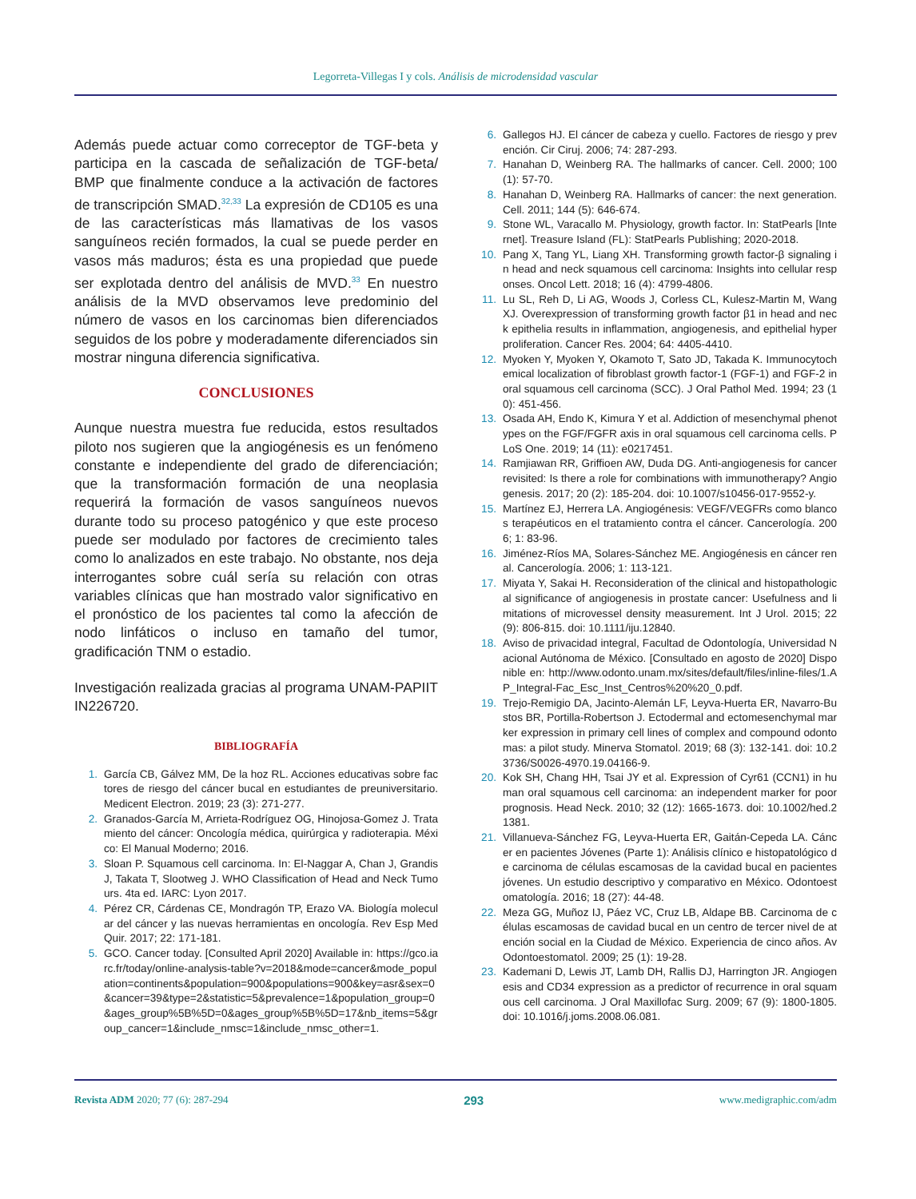Legorreta-Villegas I y cols. Análisis de microdensidad vascular
Además puede actuar como correceptor de TGF-beta y participa en la cascada de señalización de TGF-beta/ BMP que finalmente conduce a la activación de factores de transcripción SMAD.<sup>32,33</sup> La expresión de CD105 es una de las características más llamativas de los vasos sanguíneos recién formados, la cual se puede perder en vasos más maduros; ésta es una propiedad que puede ser explotada dentro del análisis de MVD.<sup>33</sup> En nuestro análisis de la MVD observamos leve predominio del número de vasos en los carcinomas bien diferenciados seguidos de los pobre y moderadamente diferenciados sin mostrar ninguna diferencia significativa.
CONCLUSIONES
Aunque nuestra muestra fue reducida, estos resultados piloto nos sugieren que la angiogénesis es un fenómeno constante e independiente del grado de diferenciación; que la transformación formación de una neoplasia requerirá la formación de vasos sanguíneos nuevos durante todo su proceso patogénico y que este proceso puede ser modulado por factores de crecimiento tales como lo analizados en este trabajo. No obstante, nos deja interrogantes sobre cuál sería su relación con otras variables clínicas que han mostrado valor significativo en el pronóstico de los pacientes tal como la afección de nodo linfáticos o incluso en tamaño del tumor, gradificación TNM o estadio.
Investigación realizada gracias al programa UNAM-PAPIIT IN226720.
BIBLIOGRAFÍA
1. García CB, Gálvez MM, De la hoz RL. Acciones educativas sobre factores de riesgo del cáncer bucal en estudiantes de preuniversitario. Medicent Electron. 2019; 23 (3): 271-277.
2. Granados-García M, Arrieta-Rodríguez OG, Hinojosa-Gomez J. Tratamiento del cáncer: Oncología médica, quirúrgica y radioterapia. México: El Manual Moderno; 2016.
3. Sloan P. Squamous cell carcinoma. In: El-Naggar A, Chan J, Grandis J, Takata T, Slootweg J. WHO Classification of Head and Neck Tumours. 4ta ed. IARC: Lyon 2017.
4. Pérez CR, Cárdenas CE, Mondragón TP, Erazo VA. Biología molecular del cáncer y las nuevas herramientas en oncología. Rev Esp Med Quir. 2017; 22: 171-181.
5. GCO. Cancer today. [Consulted April 2020] Available in: https://gco.iarc.fr/today/online-analysis-table?v=2018&mode=cancer&mode_population=continents&population=900&populations=900&key=asr&sex=0&cancer=39&type=2&statistic=5&prevalence=1&population_group=0&ages_group%5B%5D=0&ages_group%5B%5D=17&nb_items=5&group_cancer=1&include_nmsc=1&include_nmsc_other=1.
6. Gallegos HJ. El cáncer de cabeza y cuello. Factores de riesgo y prevención. Cir Ciruj. 2006; 74: 287-293.
7. Hanahan D, Weinberg RA. The hallmarks of cancer. Cell. 2000; 100 (1): 57-70.
8. Hanahan D, Weinberg RA. Hallmarks of cancer: the next generation. Cell. 2011; 144 (5): 646-674.
9. Stone WL, Varacallo M. Physiology, growth factor. In: StatPearls [Internet]. Treasure Island (FL): StatPearls Publishing; 2020-2018.
10. Pang X, Tang YL, Liang XH. Transforming growth factor-β signaling in head and neck squamous cell carcinoma: Insights into cellular responses. Oncol Lett. 2018; 16 (4): 4799-4806.
11. Lu SL, Reh D, Li AG, Woods J, Corless CL, Kulesz-Martin M, Wang XJ. Overexpression of transforming growth factor β1 in head and neck epithelia results in inflammation, angiogenesis, and epithelial hyperproliferation. Cancer Res. 2004; 64: 4405-4410.
12. Myoken Y, Myoken Y, Okamoto T, Sato JD, Takada K. Immunocytochemical localization of fibroblast growth factor-1 (FGF-1) and FGF-2 in oral squamous cell carcinoma (SCC). J Oral Pathol Med. 1994; 23 (10): 451-456.
13. Osada AH, Endo K, Kimura Y et al. Addiction of mesenchymal phenotypes on the FGF/FGFR axis in oral squamous cell carcinoma cells. PLoS One. 2019; 14 (11): e0217451.
14. Ramjiawan RR, Griffioen AW, Duda DG. Anti-angiogenesis for cancer revisited: Is there a role for combinations with immunotherapy? Angiogenesis. 2017; 20 (2): 185-204. doi: 10.1007/s10456-017-9552-y.
15. Martínez EJ, Herrera LA. Angiogénesis: VEGF/VEGFRs como blancos terapéuticos en el tratamiento contra el cáncer. Cancerología. 2006; 1: 83-96.
16. Jiménez-Ríos MA, Solares-Sánchez ME. Angiogénesis en cáncer renal. Cancerología. 2006; 1: 113-121.
17. Miyata Y, Sakai H. Reconsideration of the clinical and histopathological significance of angiogenesis in prostate cancer: Usefulness and limitations of microvessel density measurement. Int J Urol. 2015; 22 (9): 806-815. doi: 10.1111/iju.12840.
18. Aviso de privacidad integral, Facultad de Odontología, Universidad Nacional Autónoma de México. [Consultado en agosto de 2020] Disponible en: http://www.odonto.unam.mx/sites/default/files/inline-files/1.AP_Integral-Fac_Esc_Inst_Centros%20%20_0.pdf.
19. Trejo-Remigio DA, Jacinto-Alemán LF, Leyva-Huerta ER, Navarro-Bustos BR, Portilla-Robertson J. Ectodermal and ectomesenchymal marker expression in primary cell lines of complex and compound odontomas: a pilot study. Minerva Stomatol. 2019; 68 (3): 132-141. doi: 10.23736/S0026-4970.19.04166-9.
20. Kok SH, Chang HH, Tsai JY et al. Expression of Cyr61 (CCN1) in human oral squamous cell carcinoma: an independent marker for poor prognosis. Head Neck. 2010; 32 (12): 1665-1673. doi: 10.1002/hed.21381.
21. Villanueva-Sánchez FG, Leyva-Huerta ER, Gaitán-Cepeda LA. Cáncer en pacientes Jóvenes (Parte 1): Análisis clínico e histopatológico de carcinoma de células escamosas de la cavidad bucal en pacientes jóvenes. Un estudio descriptivo y comparativo en México. Odontoestomatología. 2016; 18 (27): 44-48.
22. Meza GG, Muñoz IJ, Páez VC, Cruz LB, Aldape BB. Carcinoma de células escamosas de cavidad bucal en un centro de tercer nivel de atención social en la Ciudad de México. Experiencia de cinco años. Av Odontoestomatol. 2009; 25 (1): 19-28.
23. Kademani D, Lewis JT, Lamb DH, Rallis DJ, Harrington JR. Angiogenesis and CD34 expression as a predictor of recurrence in oral squamous cell carcinoma. J Oral Maxillofac Surg. 2009; 67 (9): 1800-1805. doi: 10.1016/j.joms.2008.06.081.
Revista ADM 2020; 77 (6): 287-294 293 www.medigraphic.com/adm